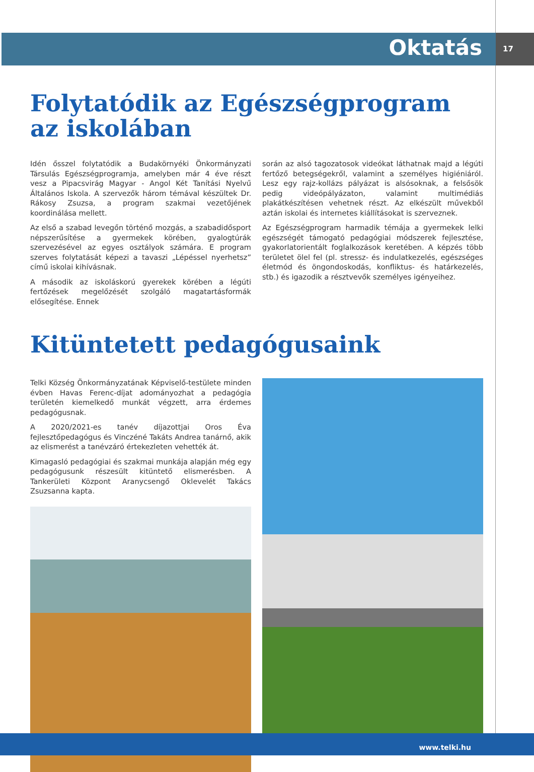Oktatás
17
Folytatódik az Egészségprogram az iskolában
Idén ősszel folytatódik a Budakörnyéki Önkormányzati Társulás Egészségprogramja, amelyben már 4 éve részt vesz a Pipacsvirág Magyar - Angol Két Tanítási Nyelvű Általános Iskola. A szervezők három témával készültek Dr. Rákosy Zsuzsa, a program szakmai vezetőjének koordinálása mellett.
Az első a szabad levegőn történő mozgás, a szabadidősport népszerűsítése a gyermekek körében, gyalogtúrák szervezésével az egyes osztályok számára. E program szerves folytatását képezi a tavaszi „Lépéssel nyerhetsz” című iskolai kihívásnak.
A második az iskoláskorú gyerekek körében a légúti fertőzések megelőzését szolgáló magatartásformák elősegítése. Ennek
során az alsó tagozatosok videókat láthatnak majd a légúti fertőző betegségekről, valamint a személyes higiéniáról. Lesz egy rajz-kollázs pályázat is alsósoknak, a felsősök pedig videópályázaton, valamint multimédiás plakátkészítésen vehetnek részt. Az elkészült művekből aztán iskolai és internetes kiállításokat is szerveznek.
Az Egészségprogram harmadik témája a gyermekek lelki egészségét támogató pedagógiai módszerek fejlesztése, gyakorlatorientált foglalkozások keretében. A képzés több területet ölel fel (pl. stressz- és indulatkezelés, egészséges életmód és öngondoskodás, konfliktus- és határkezelés, stb.) és igazodik a résztvevők személyes igényeihez.
Kitüntetett pedagógusaink
Telki Község Önkormányzatának Képviselő-testülete minden évben Havas Ferenc-díjat adományozhat a pedagógia területén kiemelkedő munkát végzett, arra érdemes pedagógusnak.
A 2020/2021-es tanév díjazottjai Oros Éva fejlesztőpedagógus és Vinczéné Takáts Andrea tanárnő, akik az elismerést a tanévzáró értekezleten vehették át.
Kimagasló pedagógiai és szakmai munkája alapján még egy pedagógusunk részesült kitüntető elismerésben. A Tankerületi Központ Aranycsengő Oklevelét Takács Zsuzsanna kapta.
www.telki.hu